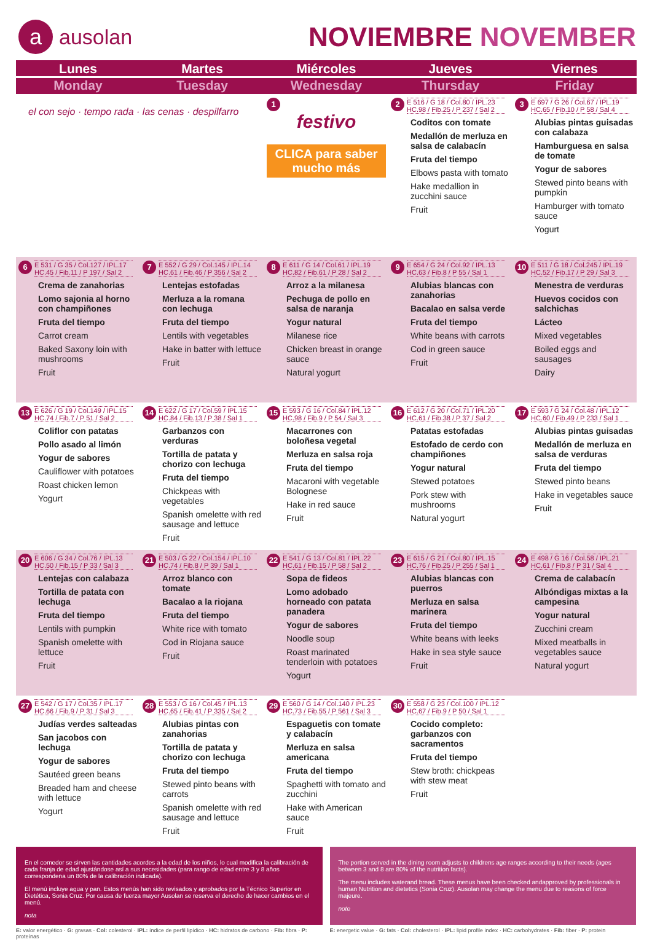aausolan
NOVIEMBRE NOVEMBER
| Lunes Monday | Martes Tuesday | Miércoles Wednesday | Jueves Thursday | Viernes Friday |
| --- | --- | --- | --- | --- |
| el con sejo · tempo rada · las cenas · despilfarro | | 1 festivo CLICA para saber mucho más | 2 E 516 / G 18 / Col.80 / IPL.23 HC.98 / Fib.25 / P 237 / Sal 2 Coditos con tomate Medallón de merluza en salsa de calabacín Fruta del tiempo Elbows pasta with tomato Hake medallion in zucchini sauce Fruit | 3 E 697 / G 26 / Col.67 / IPL.19 HC.65 / Fib.10 / P 58 / Sal 4 Alubias pintas guisadas con calabaza Hamburguesa en salsa de tomate Yogur de sabores Stewed pinto beans with pumpkin Hamburger with tomato sauce Yogurt |
| 6 E 531 / G 35 / Col.127 / IPL.17 HC.45 / Fib.11 / P 197 / Sal 2 Crema de zanahorias Lomo sajonia al horno con champiñones Fruta del tiempo Carrot cream Baked Saxony loin with mushrooms Fruit | 7 E 552 / G 29 / Col.145 / IPL.14 HC.61 / Fib.46 / P 356 / Sal 2 Lentejas estofadas Merluza a la romana con lechuga Fruta del tiempo Lentils with vegetables Hake in batter with lettuce Fruit | 8 E 611 / G 14 / Col.61 / IPL.19 HC.82 / Fib.61 / P 28 / Sal 2 Arroz a la milanesa Pechuga de pollo en salsa de naranja Yogur natural Milanese rice Chicken breast in orange sauce Natural yogurt | 9 E 654 / G 24 / Col.92 / IPL.13 HC.63 / Fib.8 / P 55 / Sal 1 Alubias blancas con zanahorias Bacalao en salsa verde Fruta del tiempo White beans with carrots Cod in green sauce Fruit | 10 E 511 / G 18 / Col.245 / IPL.19 HC.52 / Fib.17 / P 29 / Sal 3 Menestra de verduras Huevos cocidos con salchichas Lácteo Mixed vegetables Boiled eggs and sausages Dairy |
| 13 E 626 / G 19 / Col.149 / IPL.15 HC.74 / Fib.7 / P 51 / Sal 2 Coliflor con patatas Pollo asado al limón Yogur de sabores Cauliflower with potatoes Roast chicken lemon Yogurt | 14 E 622 / G 17 / Col.59 / IPL.15 HC.84 / Fib.13 / P 38 / Sal 1 Garbanzos con verduras Tortilla de patata y chorizo con lechuga Fruta del tiempo Chickpeas with vegetables Spanish omelette with red sausage and lettuce Fruit | 15 E 593 / G 16 / Col.84 / IPL.12 HC.98 / Fib.9 / P 54 / Sal 3 Macarrones con boloñesa vegetal Merluza en salsa roja Fruta del tiempo Macaroni with vegetable Bolognese Hake in red sauce Fruit | 16 E 612 / G 20 / Col.71 / IPL.20 HC.61 / Fib.38 / P 37 / Sal 2 Patatas estofadas Estofado de cerdo con champiñones Yogur natural Stewed potatoes Pork stew with mushrooms Natural yogurt | 17 E 593 / G 24 / Col.48 / IPL.12 HC.60 / Fib.49 / P 233 / Sal 1 Alubias pintas guisadas Medallón de merluza en salsa de verduras Fruta del tiempo Stewed pinto beans Hake in vegetables sauce Fruit |
| 20 E 606 / G 34 / Col.76 / IPL.13 HC.50 / Fib.15 / P 33 / Sal 3 Lentejas con calabaza Tortilla de patata con lechuga Fruta del tiempo Lentils with pumpkin Spanish omelette with lettuce Fruit | 21 E 503 / G 22 / Col.154 / IPL.10 HC.74 / Fib.8 / P 39 / Sal 1 Arroz blanco con tomate Bacalao a la riojana Fruta del tiempo White rice with tomato Cod in Riojana sauce Fruit | 22 E 541 / G 13 / Col.81 / IPL.22 HC.61 / Fib.15 / P 58 / Sal 2 Sopa de fideos Lomo adobado horneado con patata panadera Yogur de sabores Noodle soup Roast marinated tenderloin with potatoes Yogurt | 23 E 615 / G 21 / Col.80 / IPL.15 HC.76 / Fib.25 / P 255 / Sal 1 Alubias blancas con puerros Merluza en salsa marinera Fruta del tiempo White beans with leeks Hake in sea style sauce Fruit | 24 E 498 / G 16 / Col.58 / IPL.21 HC.61 / Fib.8 / P 31 / Sal 4 Crema de calabacín Albóndigas mixtas a la campesina Yogur natural Zucchini cream Mixed meatballs in vegetables sauce Natural yogurt |
| 27 E 542 / G 17 / Col.35 / IPL.17 HC.66 / Fib.9 / P 31 / Sal 3 Judías verdes salteadas San jacobos con lechuga Yogur de sabores Sautéed green beans Breaded ham and cheese with lettuce Yogurt | 28 E 553 / G 16 / Col.45 / IPL.13 HC.65 / Fib.41 / P 335 / Sal 2 Alubias pintas con zanahorias Tortilla de patata y chorizo con lechuga Fruta del tiempo Stewed pinto beans with carrots Spanish omelette with red sausage and lettuce Fruit | 29 E 560 / G 14 / Col.140 / IPL.23 HC.73 / Fib.55 / P 561 / Sal 3 Espaguetis con tomate y calabacín Merluza en salsa americana Fruta del tiempo Spaghetti with tomato and zucchini Hake with American sauce Fruit | 30 E 558 / G 23 / Col.100 / IPL.12 HC.67 / Fib.9 / P 50 / Sal 1 Cocido completo: garbanzos con sacramentos Fruta del tiempo Stew broth: chickpeas with stew meat Fruit | |
En el comedor se sirven las cantidades acordes a la edad de los niños, lo cual modifica la calibración de cada franja de edad ajustándose así a sus necesidades (para rango de edad entre 3 y 8 años correspondena un 80% de la calibración indicada).
El menú incluye agua y pan. Estos menús han sido revisados y aprobados por la Técnico Superior en Dietética, Sonia Cruz. Por causa de fuerza mayor Ausolan se reserva el derecho de hacer cambios en el menú.
nota
The portion served in the dining room adjusts to childrens age ranges according to their needs (ages between 3 and 8 are 80% of the nutrition facts).
The menu includes waterand bread. These menus have been checked andapproved by professionals in human Nutrition and dietetics (Sonia Cruz). Ausolan may change the menu due to reasons of force majeure.
note
E: valor energético · G: grasas · Col: colesterol · IPL: índice de perfil lipídico · HC: hidratos de carbono · Fib: fibra · P: proteínas
E: energetic value · G: fats · Col: cholesterol · IPL: lipid profile index · HC: carbohydrates · Fib: fiber · P: protein